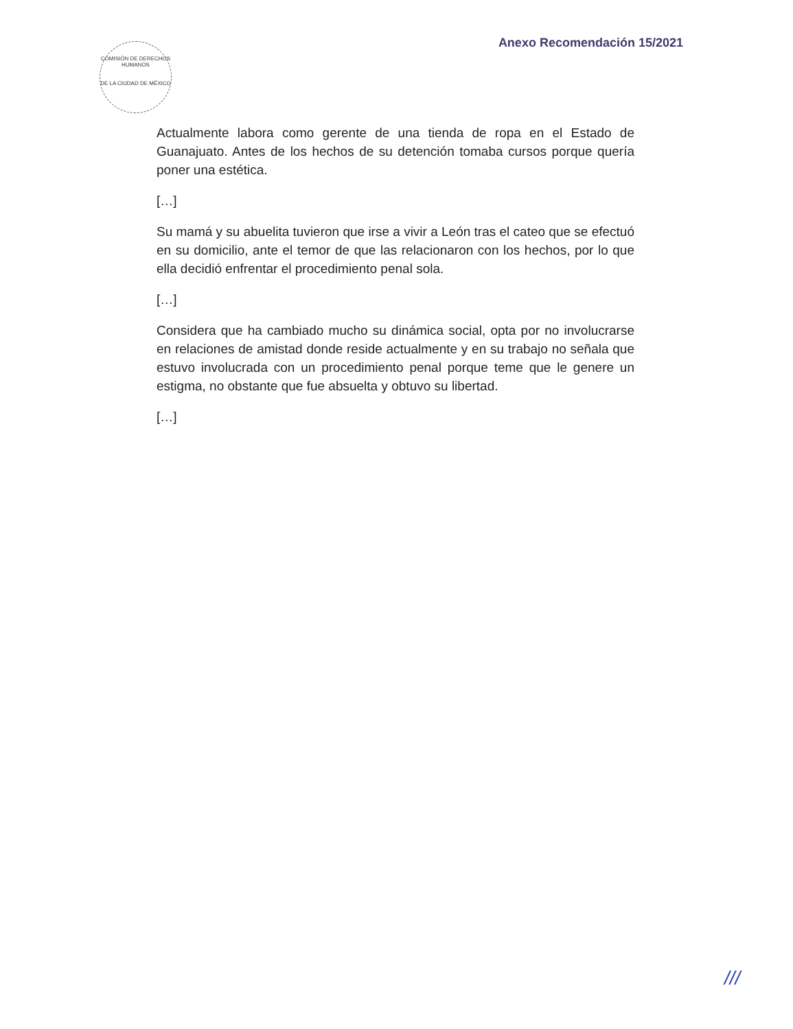COMISIÓN DE DERECHOS HUMANOS
DE LA CIUDAD DE MÉXICO
Anexo Recomendación 15/2021
Actualmente labora como gerente de una tienda de ropa en el Estado de Guanajuato. Antes de los hechos de su detención tomaba cursos porque quería poner una estética.
[…]
Su mamá y su abuelita tuvieron que irse a vivir a León tras el cateo que se efectuó en su domicilio, ante el temor de que las relacionaron con los hechos, por lo que ella decidió enfrentar el procedimiento penal sola.
[…]
Considera que ha cambiado mucho su dinámica social, opta por no involucrarse en relaciones de amistad donde reside actualmente y en su trabajo no señala que estuvo involucrada con un procedimiento penal porque teme que le genere un estigma, no obstante que fue absuelta y obtuvo su libertad.
[…]
///